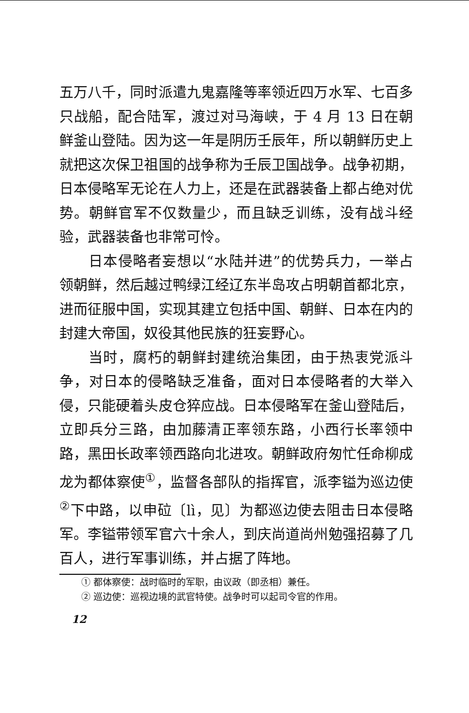五万八千，同时派遣九鬼嘉隆等率领近四万水军、七百多只战船，配合陆军，渡过对马海峡，于 4 月 13 日在朝鲜釜山登陆。因为这一年是阴历壬辰年，所以朝鲜历史上就把这次保卫祖国的战争称为壬辰卫国战争。战争初期，日本侵略军无论在人力上，还是在武器装备上都占绝对优势。朝鲜官军不仅数量少，而且缺乏训练，没有战斗经验，武器装备也非常可怜。
日本侵略者妄想以“水陆并进”的优势兵力，一举占领朝鲜，然后越过鸭绿江经辽东半岛攻占明朝首都北京，进而征服中国，实现其建立包括中国、朝鲜、日本在内的封建大帝国，奴役其他民族的狂妄野心。
当时，腐朽的朝鲜封建统治集团，由于热衷党派斗争，对日本的侵略缺乏准备，面对日本侵略者的大举入侵，只能硬着头皮仓猝应战。日本侵略军在釜山登陆后，立即兵分三路，由加藤清正率领东路，小西行长率领中路，黑田长政率领西路向北进攻。朝鲜政府匆忙任命柳成龙为都体察使<sup>①</sup>，监督各部队的指挥官，派李镒为巡边使<sup>②</sup>下中路，以申砬〔lì，见〕为都巡边使去阻击日本侵略军。李镒带领军官六十余人，到庆尚道尚州勉强招募了几百人，进行军事训练，并占据了阵地。
① 都体察使：战时临时的军职，由议政（即丞相）兼任。
② 巡边使：巡视边境的武官特使。战争时可以起司令官的作用。
12